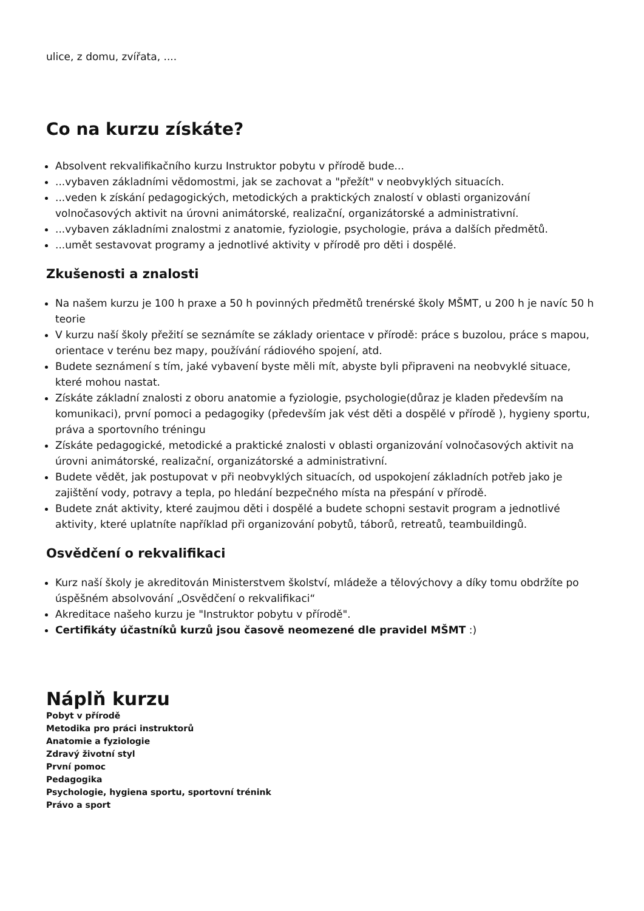ulice, z domu, zvířata, ....
Co na kurzu získáte?
Absolvent rekvalifikačního kurzu Instruktor pobytu v přírodě bude...
...vybaven základními vědomostmi, jak se zachovat a "přežít" v neobvyklých situacích.
...veden k získání pedagogických, metodických a praktických znalostí v oblasti organizování volnočasových aktivit na úrovni animátorské, realizační, organizátorské a administrativní.
...vybaven základními znalostmi z anatomie, fyziologie, psychologie, práva a dalších předmětů.
...umět sestavovat programy a jednotlivé aktivity v přírodě pro děti i dospělé.
Zkušenosti a znalosti
Na našem kurzu je 100 h praxe a 50 h povinných předmětů trenérské školy MŠMT, u 200 h je navíc 50 h teorie
V kurzu naší školy přežití se seznámíte se základy orientace v přírodě: práce s buzolou, práce s mapou, orientace v terénu bez mapy, používání rádiového spojení, atd.
Budete seznámení s tím, jaké vybavení byste měli mít, abyste byli připraveni na neobvyklé situace, které mohou nastat.
Získáte základní znalosti z oboru anatomie a fyziologie, psychologie(důraz je kladen především na komunikaci), první pomoci a pedagogiky (především jak vést děti a dospělé v přírodě ), hygieny sportu, práva a sportovního tréningu
Získáte pedagogické, metodické a praktické znalosti v oblasti organizování volnočasových aktivit na úrovni animátorské, realizační, organizátorské a administrativní.
Budete vědět, jak postupovat v při neobvyklých situacích, od uspokojení základních potřeb jako je zajištění vody, potravy a tepla, po hledání bezpečného místa na přespání v přírodě.
Budete znát aktivity, které zaujmou děti i dospělé a budete schopni sestavit program a jednotlivé aktivity, které uplatníte například při organizování pobytů, táborů, retreatů, teambuildingů.
Osvědčení o rekvalifikaci
Kurz naší školy je akreditován Ministerstvem školství, mládeže a tělovýchovy a díky tomu obdržíte po úspěšném absolvování „Osvědčení o rekvalifikaci“
Akreditace našeho kurzu je "Instruktor pobytu v přírodě".
Certifikáty účastníků kurzů jsou časově neomezené dle pravidel MŠMT :)
Náplň kurzu
Pobyt v přírodě
Metodika pro práci instruktorů
Anatomie a fyziologie
Zdravý životní styl
První pomoc
Pedagogika
Psychologie, hygiena sportu, sportovní trénink
Právo a sport